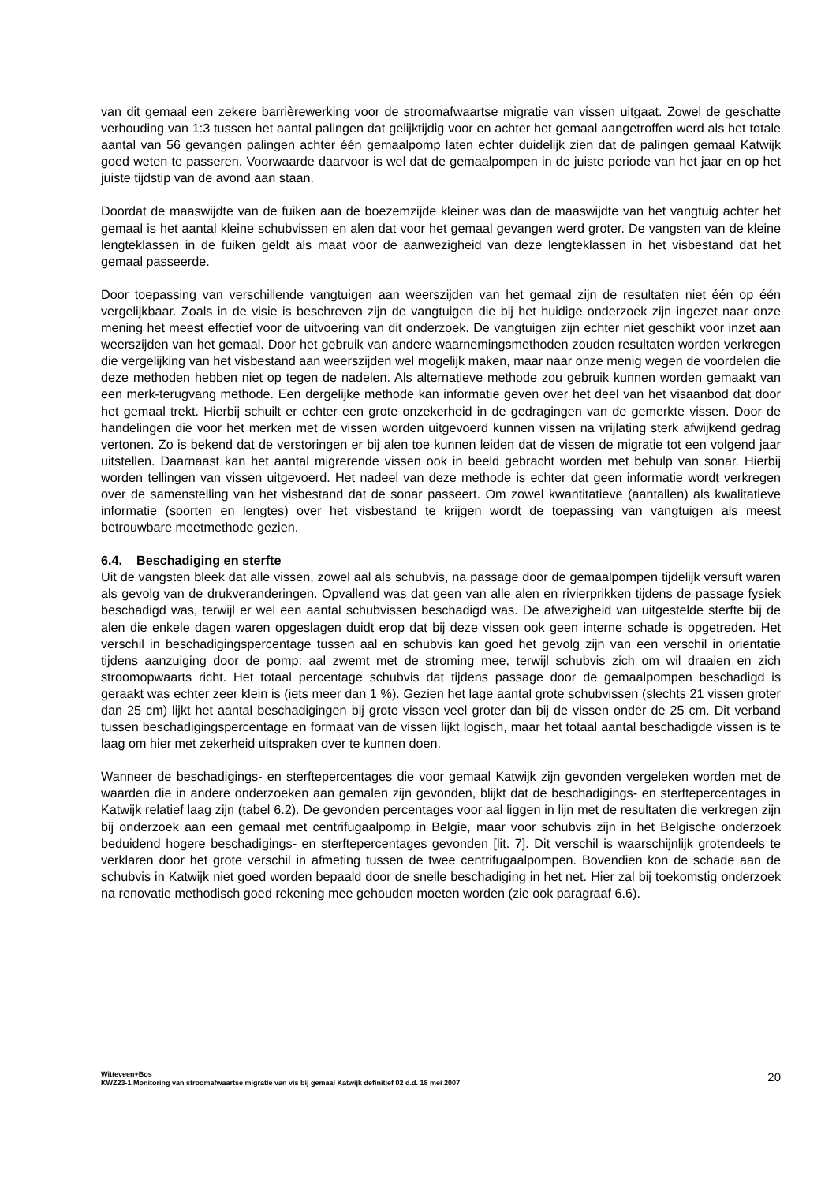van dit gemaal een zekere barrièrewerking voor de stroomafwaartse migratie van vissen uitgaat. Zowel de geschatte verhouding van 1:3 tussen het aantal palingen dat gelijktijdig voor en achter het gemaal aangetroffen werd als het totale aantal van 56 gevangen palingen achter één gemaalpomp laten echter duidelijk zien dat de palingen gemaal Katwijk goed weten te passeren. Voorwaarde daarvoor is wel dat de gemaalpompen in de juiste periode van het jaar en op het juiste tijdstip van de avond aan staan.
Doordat de maaswijdte van de fuiken aan de boezemzijde kleiner was dan de maaswijdte van het vangtuig achter het gemaal is het aantal kleine schubvissen en alen dat voor het gemaal gevangen werd groter. De vangsten van de kleine lengteklassen in de fuiken geldt als maat voor de aanwezigheid van deze lengteklassen in het visbestand dat het gemaal passeerde.
Door toepassing van verschillende vangtuigen aan weerszijden van het gemaal zijn de resultaten niet één op één vergelijkbaar. Zoals in de visie is beschreven zijn de vangtuigen die bij het huidige onderzoek zijn ingezet naar onze mening het meest effectief voor de uitvoering van dit onderzoek. De vangtuigen zijn echter niet geschikt voor inzet aan weerszijden van het gemaal. Door het gebruik van andere waarnemingsmethoden zouden resultaten worden verkregen die vergelijking van het visbestand aan weerszijden wel mogelijk maken, maar naar onze menig wegen de voordelen die deze methoden hebben niet op tegen de nadelen. Als alternatieve methode zou gebruik kunnen worden gemaakt van een merk-terugvang methode. Een dergelijke methode kan informatie geven over het deel van het visaanbod dat door het gemaal trekt. Hierbij schuilt er echter een grote onzekerheid in de gedragingen van de gemerkte vissen. Door de handelingen die voor het merken met de vissen worden uitgevoerd kunnen vissen na vrijlating sterk afwijkend gedrag vertonen. Zo is bekend dat de verstoringen er bij alen toe kunnen leiden dat de vissen de migratie tot een volgend jaar uitstellen. Daarnaast kan het aantal migrerende vissen ook in beeld gebracht worden met behulp van sonar. Hierbij worden tellingen van vissen uitgevoerd. Het nadeel van deze methode is echter dat geen informatie wordt verkregen over de samenstelling van het visbestand dat de sonar passeert. Om zowel kwantitatieve (aantallen) als kwalitatieve informatie (soorten en lengtes) over het visbestand te krijgen wordt de toepassing van vangtuigen als meest betrouwbare meetmethode gezien.
6.4. Beschadiging en sterfte
Uit de vangsten bleek dat alle vissen, zowel aal als schubvis, na passage door de gemaalpompen tijdelijk versuft waren als gevolg van de drukveranderingen. Opvallend was dat geen van alle alen en rivierprikken tijdens de passage fysiek beschadigd was, terwijl er wel een aantal schubvissen beschadigd was. De afwezigheid van uitgestelde sterfte bij de alen die enkele dagen waren opgeslagen duidt erop dat bij deze vissen ook geen interne schade is opgetreden. Het verschil in beschadigingspercentage tussen aal en schubvis kan goed het gevolg zijn van een verschil in oriëntatie tijdens aanzuiging door de pomp: aal zwemt met de stroming mee, terwijl schubvis zich om wil draaien en zich stroomopwaarts richt. Het totaal percentage schubvis dat tijdens passage door de gemaalpompen beschadigd is geraakt was echter zeer klein is (iets meer dan 1 %). Gezien het lage aantal grote schubvissen (slechts 21 vissen groter dan 25 cm) lijkt het aantal beschadigingen bij grote vissen veel groter dan bij de vissen onder de 25 cm. Dit verband tussen beschadigingspercentage en formaat van de vissen lijkt logisch, maar het totaal aantal beschadigde vissen is te laag om hier met zekerheid uitspraken over te kunnen doen.
Wanneer de beschadigings- en sterftepercentages die voor gemaal Katwijk zijn gevonden vergeleken worden met de waarden die in andere onderzoeken aan gemalen zijn gevonden, blijkt dat de beschadigings- en sterftepercentages in Katwijk relatief laag zijn (tabel 6.2). De gevonden percentages voor aal liggen in lijn met de resultaten die verkregen zijn bij onderzoek aan een gemaal met centrifugaalpomp in België, maar voor schubvis zijn in het Belgische onderzoek beduidend hogere beschadigings- en sterftepercentages gevonden [lit. 7]. Dit verschil is waarschijnlijk grotendeels te verklaren door het grote verschil in afmeting tussen de twee centrifugaalpompen. Bovendien kon de schade aan de schubvis in Katwijk niet goed worden bepaald door de snelle beschadiging in het net. Hier zal bij toekomstig onderzoek na renovatie methodisch goed rekening mee gehouden moeten worden (zie ook paragraaf 6.6).
Witteveen+Bos
KWZ23-1 Monitoring van stroomafwaartse migratie van vis bij gemaal Katwijk definitief 02 d.d. 18 mei 2007
20